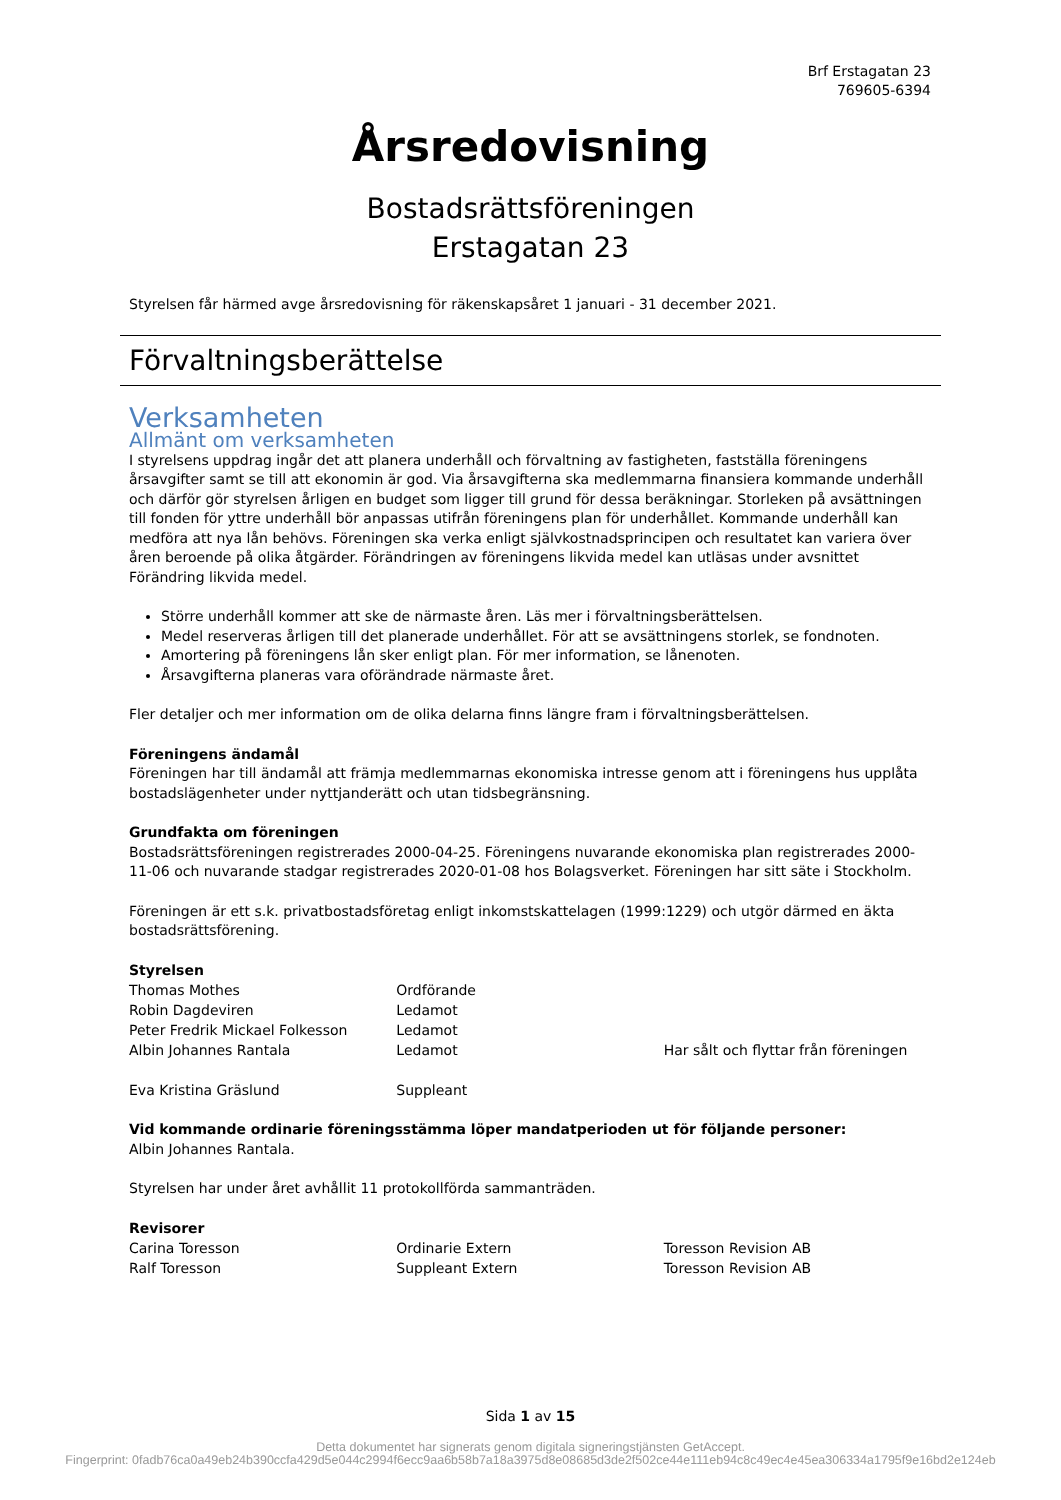Brf Erstagatan 23
769605-6394
Årsredovisning
Bostadsrättsföreningen
Erstagatan 23
Styrelsen får härmed avge årsredovisning för räkenskapsåret 1 januari - 31 december 2021.
Förvaltningsberättelse
Verksamheten
Allmänt om verksamheten
I styrelsens uppdrag ingår det att planera underhåll och förvaltning av fastigheten, fastställa föreningens årsavgifter samt se till att ekonomin är god. Via årsavgifterna ska medlemmarna finansiera kommande underhåll och därför gör styrelsen årligen en budget som ligger till grund för dessa beräkningar. Storleken på avsättningen till fonden för yttre underhåll bör anpassas utifrån föreningens plan för underhållet. Kommande underhåll kan medföra att nya lån behövs. Föreningen ska verka enligt självkostnadsprincipen och resultatet kan variera över åren beroende på olika åtgärder. Förändringen av föreningens likvida medel kan utläsas under avsnittet Förändring likvida medel.
Större underhåll kommer att ske de närmaste åren. Läs mer i förvaltningsberättelsen.
Medel reserveras årligen till det planerade underhållet. För att se avsättningens storlek, se fondnoten.
Amortering på föreningens lån sker enligt plan. För mer information, se lånenoten.
Årsavgifterna planeras vara oförändrade närmaste året.
Fler detaljer och mer information om de olika delarna finns längre fram i förvaltningsberättelsen.
Föreningens ändamål
Föreningen har till ändamål att främja medlemmarnas ekonomiska intresse genom att i föreningens hus upplåta bostadslägenheter under nyttjanderätt och utan tidsbegränsning.
Grundfakta om föreningen
Bostadsrättsföreningen registrerades 2000-04-25. Föreningens nuvarande ekonomiska plan registrerades 2000-11-06 och nuvarande stadgar registrerades 2020-01-08 hos Bolagsverket. Föreningen har sitt säte i Stockholm.
Föreningen är ett s.k. privatbostadsföretag enligt inkomstskattelagen (1999:1229) och utgör därmed en äkta bostadsrättsförening.
Styrelsen
| Thomas Mothes | Ordförande | |
| Robin Dagdeviren | Ledamot | |
| Peter Fredrik Mickael Folkesson | Ledamot | |
| Albin Johannes Rantala | Ledamot | Har sålt och flyttar från föreningen |
| Eva Kristina Gräslund | Suppleant | |
Vid kommande ordinarie föreningsstämma löper mandatperioden ut för följande personer:
Albin Johannes Rantala.
Styrelsen har under året avhållit 11 protokollförda sammanträden.
Revisorer
| Carina Toresson | Ordinarie Extern | Toresson Revision AB |
| Ralf Toresson | Suppleant Extern | Toresson Revision AB |
Sida 1 av 15
Detta dokumentet har signerats genom digitala signeringstjänsten GetAccept.
Fingerprint: 0fadb76ca0a49eb24b390ccfa429d5e044c2994f6ecc9aa6b58b7a18a3975d8e08685d3de2f502ce44e111eb94c8c49ec4e45ea306334a1795f9e16bd2e124eb